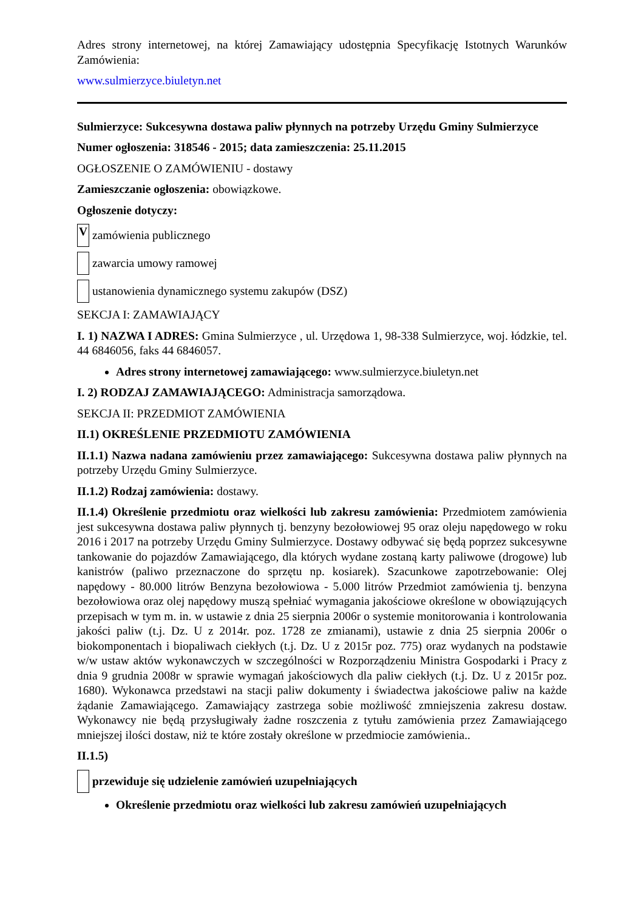Adres strony internetowej, na której Zamawiający udostępnia Specyfikację Istotnych Warunków Zamówienia:
www.sulmierzyce.biuletyn.net
Sulmierzyce: Sukcesywna dostawa paliw płynnych na potrzeby Urzędu Gminy Sulmierzyce
Numer ogłoszenia: 318546 - 2015; data zamieszczenia: 25.11.2015
OGŁOSZENIE O ZAMÓWIENIU - dostawy
Zamieszczanie ogłoszenia: obowiązkowe.
Ogłoszenie dotyczy:
Vzamówienia publicznego
zawarcia umowy ramowej
ustanowienia dynamicznego systemu zakupów (DSZ)
SEKCJA I: ZAMAWIAJĄCY
I. 1) NAZWA I ADRES: Gmina Sulmierzyce , ul. Urzędowa 1, 98-338 Sulmierzyce, woj. łódzkie, tel. 44 6846056, faks 44 6846057.
Adres strony internetowej zamawiającego: www.sulmierzyce.biuletyn.net
I. 2) RODZAJ ZAMAWIAJĄCEGO: Administracja samorządowa.
SEKCJA II: PRZEDMIOT ZAMÓWIENIA
II.1) OKREŚLENIE PRZEDMIOTU ZAMÓWIENIA
II.1.1) Nazwa nadana zamówieniu przez zamawiającego: Sukcesywna dostawa paliw płynnych na potrzeby Urzędu Gminy Sulmierzyce.
II.1.2) Rodzaj zamówienia: dostawy.
II.1.4) Określenie przedmiotu oraz wielkości lub zakresu zamówienia: Przedmiotem zamówienia jest sukcesywna dostawa paliw płynnych tj. benzyny bezołowiowej 95 oraz oleju napędowego w roku 2016 i 2017 na potrzeby Urzędu Gminy Sulmierzyce. Dostawy odbywać się będą poprzez sukcesywne tankowanie do pojazdów Zamawiającego, dla których wydane zostaną karty paliwowe (drogowe) lub kanistrów (paliwo przeznaczone do sprzętu np. kosiarek). Szacunkowe zapotrzebowanie: Olej napędowy - 80.000 litrów Benzyna bezołowiowa - 5.000 litrów Przedmiot zamówienia tj. benzyna bezołowiowa oraz olej napędowy muszą spełniać wymagania jakościowe określone w obowiązujących przepisach w tym m. in. w ustawie z dnia 25 sierpnia 2006r o systemie monitorowania i kontrolowania jakości paliw (t.j. Dz. U z 2014r. poz. 1728 ze zmianami), ustawie z dnia 25 sierpnia 2006r o biokomponentach i biopaliwach ciekłych (t.j. Dz. U z 2015r poz. 775) oraz wydanych na podstawie w/w ustaw aktów wykonawczych w szczególności w Rozporządzeniu Ministra Gospodarki i Pracy z dnia 9 grudnia 2008r w sprawie wymagań jakościowych dla paliw ciekłych (t.j. Dz. U z 2015r poz. 1680). Wykonawca przedstawi na stacji paliw dokumenty i świadectwa jakościowe paliw na każde żądanie Zamawiającego. Zamawiający zastrzega sobie możliwość zmniejszenia zakresu dostaw. Wykonawcy nie będą przysługiwały żadne roszczenia z tytułu zamówienia przez Zamawiającego mniejszej ilości dostaw, niż te które zostały określone w przedmiocie zamówienia..
II.1.5)
przewiduje się udzielenie zamówień uzupełniających
Określenie przedmiotu oraz wielkości lub zakresu zamówień uzupełniających